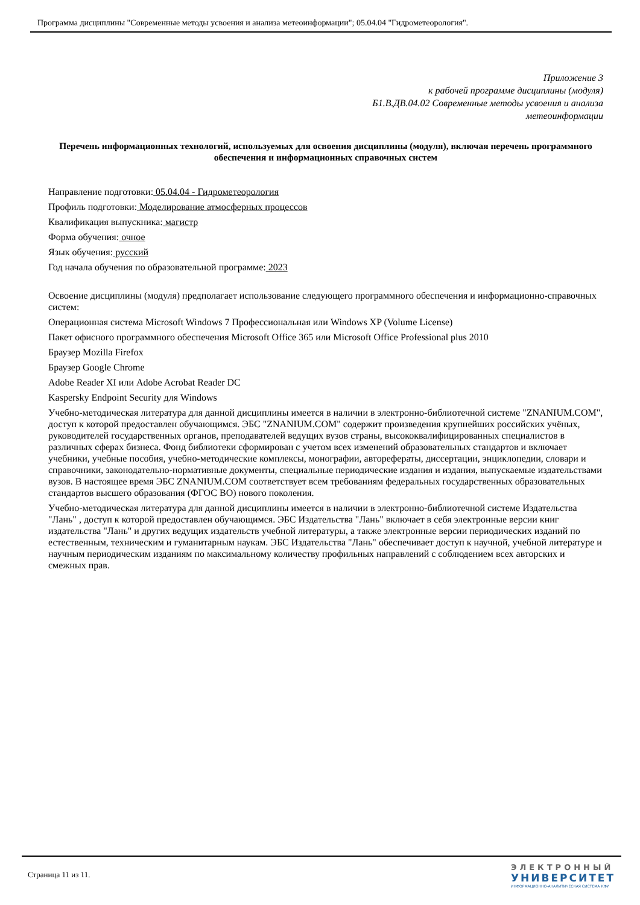Программа дисциплины "Современные методы усвоения и анализа метеоинформации"; 05.04.04 "Гидрометеорология".
Приложение 3
к рабочей программе дисциплины (модуля)
Б1.В.ДВ.04.02 Современные методы усвоения и анализа
метеоинформации
Перечень информационных технологий, используемых для освоения дисциплины (модуля), включая перечень программного обеспечения и информационных справочных систем
Направление подготовки: 05.04.04 - Гидрометеорология
Профиль подготовки: Моделирование атмосферных процессов
Квалификация выпускника: магистр
Форма обучения: очное
Язык обучения: русский
Год начала обучения по образовательной программе: 2023
Освоение дисциплины (модуля) предполагает использование следующего программного обеспечения и информационно-справочных систем:
Операционная система Microsoft Windows 7 Профессиональная или Windows XP (Volume License)
Пакет офисного программного обеспечения Microsoft Office 365 или Microsoft Office Professional plus 2010
Браузер Mozilla Firefox
Браузер Google Chrome
Adobe Reader XI или Adobe Acrobat Reader DC
Kaspersky Endpoint Security для Windows
Учебно-методическая литература для данной дисциплины имеется в наличии в электронно-библиотечной системе "ZNANIUM.COM", доступ к которой предоставлен обучающимся. ЭБС "ZNANIUM.COM" содержит произведения крупнейших российских учёных, руководителей государственных органов, преподавателей ведущих вузов страны, высококвалифицированных специалистов в различных сферах бизнеса. Фонд библиотеки сформирован с учетом всех изменений образовательных стандартов и включает учебники, учебные пособия, учебно-методические комплексы, монографии, авторефераты, диссертации, энциклопедии, словари и справочники, законодательно-нормативные документы, специальные периодические издания и издания, выпускаемые издательствами вузов. В настоящее время ЭБС ZNANIUM.COM соответствует всем требованиям федеральных государственных образовательных стандартов высшего образования (ФГОС ВО) нового поколения.
Учебно-методическая литература для данной дисциплины имеется в наличии в электронно-библиотечной системе Издательства "Лань" , доступ к которой предоставлен обучающимся. ЭБС Издательства "Лань" включает в себя электронные версии книг издательства "Лань" и других ведущих издательств учебной литературы, а также электронные версии периодических изданий по естественным, техническим и гуманитарным наукам. ЭБС Издательства "Лань" обеспечивает доступ к научной, учебной литературе и научным периодическим изданиям по максимальному количеству профильных направлений с соблюдением всех авторских и смежных прав.
Страница 11 из 11.
ЭЛЕКТРОННЫЙ
УНИВЕРСИТЕТ
ИНФОРМАЦИОННО-АНАЛИТИЧЕСКАЯ СИСТЕМА КФУ